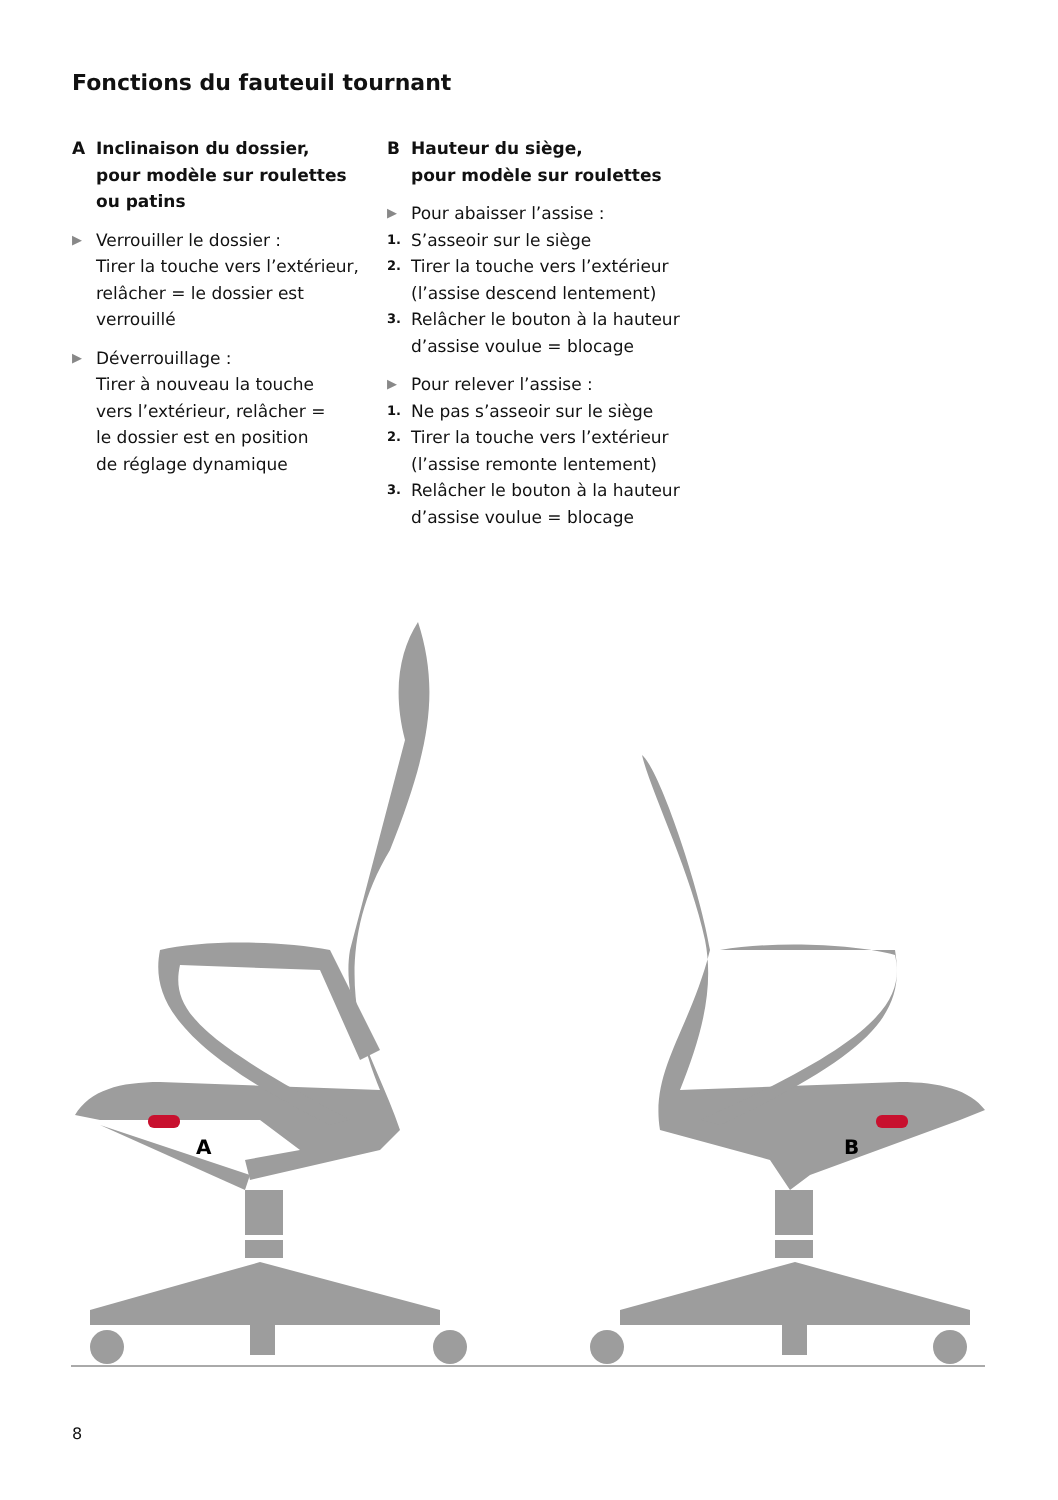Fonctions du fauteuil tournant
A Inclinaison du dossier,
pour modèle sur roulettes
ou patins
▶
Verrouiller le dossier :
Tirer la touche vers l’extérieur,
relâcher = le dossier est
verrouillé
▶
Déverrouillage :
Tirer à nouveau la touche
vers l’extérieur, relâcher =
le dossier est en position
de réglage dynamique
B Hauteur du siège,
pour modèle sur roulettes
▶
Pour abaisser l’assise :
1.
S’asseoir sur le siège
2.
Tirer la touche vers l’extérieur
(l’assise descend lentement)
3.
Relâcher le bouton à la hauteur
d’assise voulue = blocage
▶
Pour relever l’assise :
1.
Ne pas s’asseoir sur le siège
2.
Tirer la touche vers l’extérieur
(l’assise remonte lentement)
3.
Relâcher le bouton à la hauteur
d’assise voulue = blocage
A
B
8